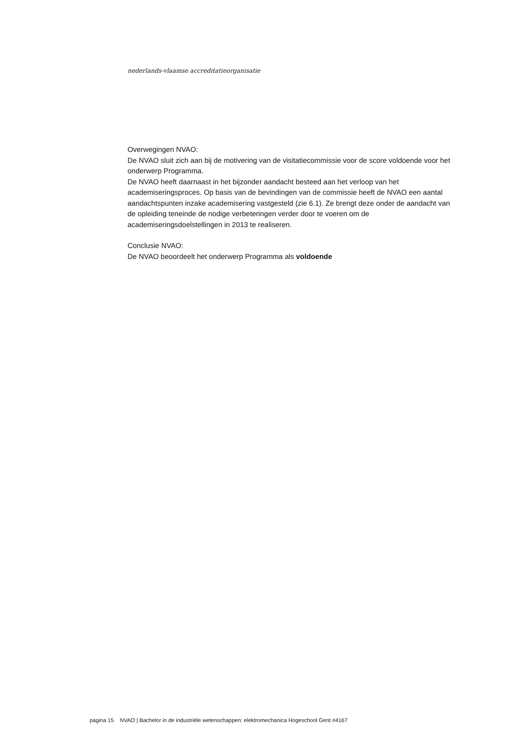nederlands-vlaamse accreditatieorganisatie
Overwegingen NVAO:
De NVAO sluit zich aan bij de motivering van de visitatiecommissie voor de score voldoende voor het onderwerp Programma.
De NVAO heeft daarnaast in het bijzonder aandacht besteed aan het verloop van het academiseringsproces. Op basis van de bevindingen van de commissie heeft de NVAO een aantal aandachtspunten inzake academisering vastgesteld (zie 6.1). Ze brengt deze onder de aandacht van de opleiding teneinde de nodige verbeteringen verder door te voeren om de academiseringsdoelstellingen in 2013 te realiseren.
Conclusie NVAO:
De NVAO beoordeelt het onderwerp Programma als voldoende
pagina 15 NVAO | Bachelor in de industriële wetenschappen: elektromechanica Hogeschool Gent #4167